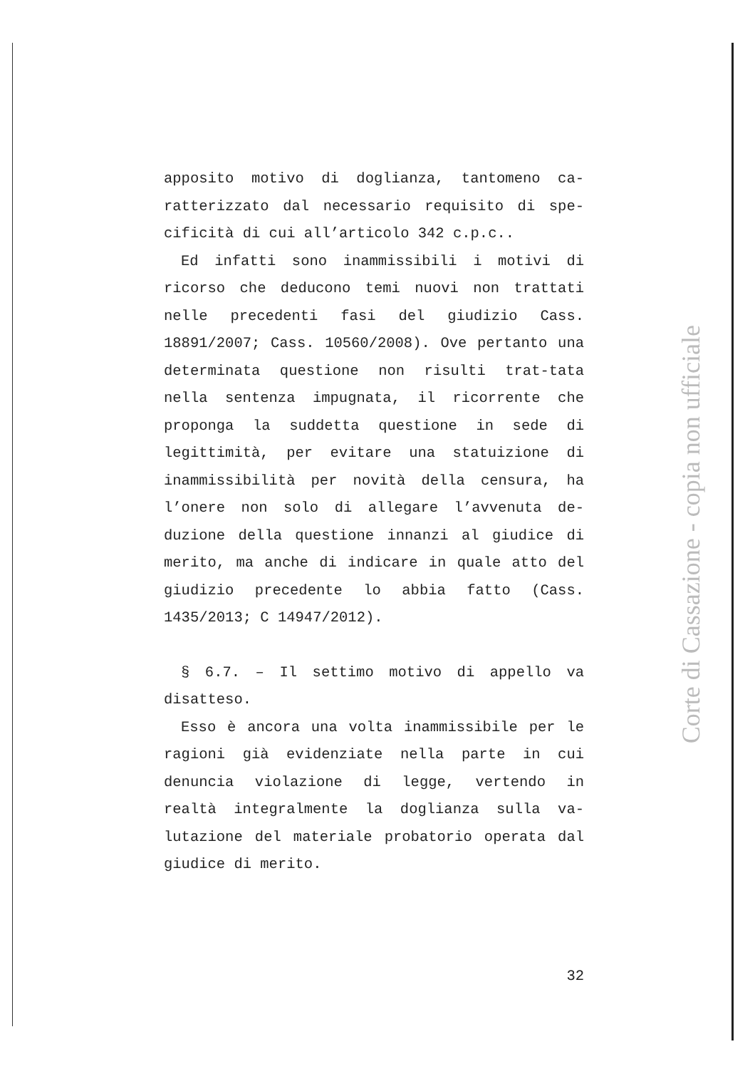apposito motivo di doglianza, tantomeno ca-ratterizzato dal necessario requisito di spe-cificità di cui all’articolo 342 c.p.c..
Ed infatti sono inammissibili i motivi di ricorso che deducono temi nuovi non trattati nelle precedenti fasi del giudizio Cass. 18891/2007; Cass. 10560/2008). Ove pertanto una determinata questione non risulti trat-tata nella sentenza impugnata, il ricorrente che proponga la suddetta questione in sede di legittimità, per evitare una statuizione di inammissibilità per novità della censura, ha l’onere non solo di allegare l’avvenuta de-duzione della questione innanzi al giudice di merito, ma anche di indicare in quale atto del giudizio precedente lo abbia fatto (Cass. 1435/2013; C 14947/2012).
§ 6.7. – Il settimo motivo di appello va disatteso.
Esso è ancora una volta inammissibile per le ragioni già evidenziate nella parte in cui denuncia violazione di legge, vertendo in realtà integralmente la doglianza sulla va-lutazione del materiale probatorio operata dal giudice di merito.
32
Corte di Cassazione - copia non ufficiale